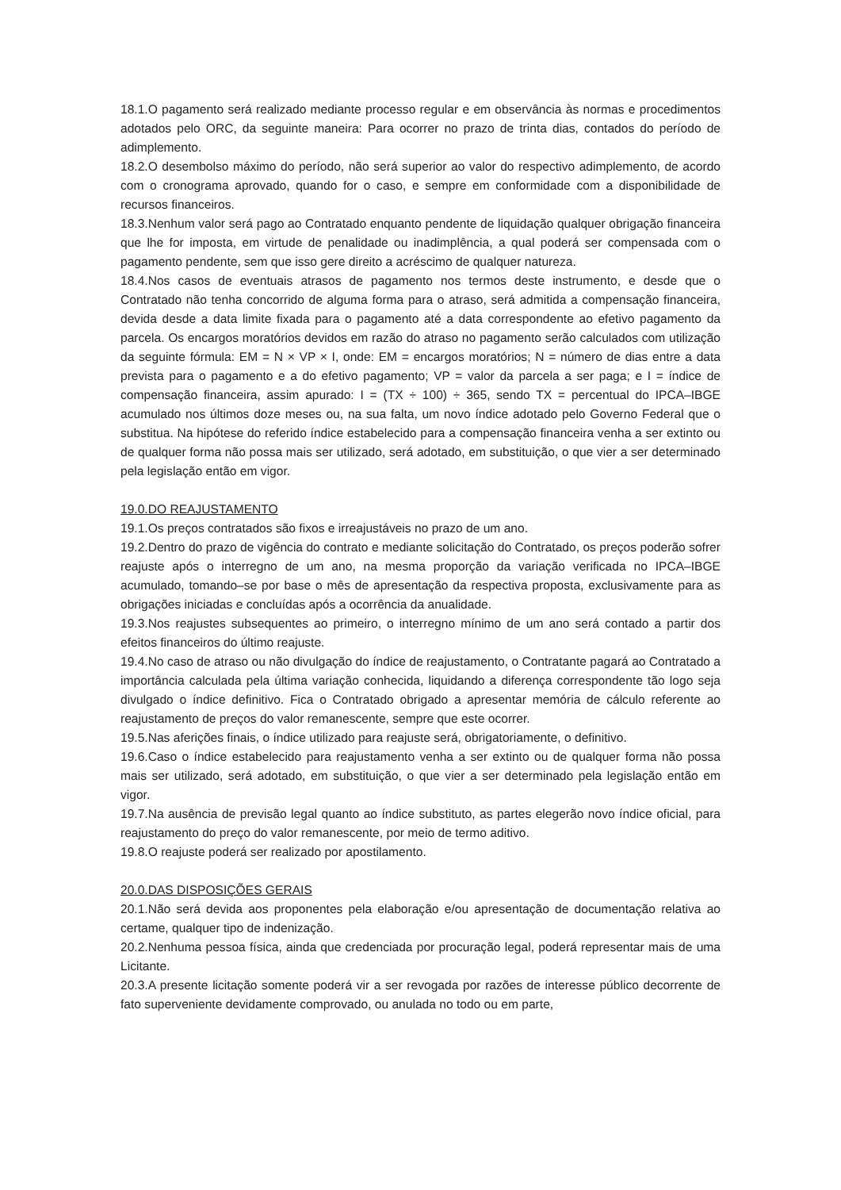18.1.O pagamento será realizado mediante processo regular e em observância às normas e procedimentos adotados pelo ORC, da seguinte maneira: Para ocorrer no prazo de trinta dias, contados do período de adimplemento.
18.2.O desembolso máximo do período, não será superior ao valor do respectivo adimplemento, de acordo com o cronograma aprovado, quando for o caso, e sempre em conformidade com a disponibilidade de recursos financeiros.
18.3.Nenhum valor será pago ao Contratado enquanto pendente de liquidação qualquer obrigação financeira que lhe for imposta, em virtude de penalidade ou inadimplência, a qual poderá ser compensada com o pagamento pendente, sem que isso gere direito a acréscimo de qualquer natureza.
18.4.Nos casos de eventuais atrasos de pagamento nos termos deste instrumento, e desde que o Contratado não tenha concorrido de alguma forma para o atraso, será admitida a compensação financeira, devida desde a data limite fixada para o pagamento até a data correspondente ao efetivo pagamento da parcela. Os encargos moratórios devidos em razão do atraso no pagamento serão calculados com utilização da seguinte fórmula: EM = N × VP × I, onde: EM = encargos moratórios; N = número de dias entre a data prevista para o pagamento e a do efetivo pagamento; VP = valor da parcela a ser paga; e I = índice de compensação financeira, assim apurado: I = (TX ÷ 100) ÷ 365, sendo TX = percentual do IPCA–IBGE acumulado nos últimos doze meses ou, na sua falta, um novo índice adotado pelo Governo Federal que o substitua. Na hipótese do referido índice estabelecido para a compensação financeira venha a ser extinto ou de qualquer forma não possa mais ser utilizado, será adotado, em substituição, o que vier a ser determinado pela legislação então em vigor.
19.0.DO REAJUSTAMENTO
19.1.Os preços contratados são fixos e irreajustáveis no prazo de um ano.
19.2.Dentro do prazo de vigência do contrato e mediante solicitação do Contratado, os preços poderão sofrer reajuste após o interregno de um ano, na mesma proporção da variação verificada no IPCA–IBGE acumulado, tomando–se por base o mês de apresentação da respectiva proposta, exclusivamente para as obrigações iniciadas e concluídas após a ocorrência da anualidade.
19.3.Nos reajustes subsequentes ao primeiro, o interregno mínimo de um ano será contado a partir dos efeitos financeiros do último reajuste.
19.4.No caso de atraso ou não divulgação do índice de reajustamento, o Contratante pagará ao Contratado a importância calculada pela última variação conhecida, liquidando a diferença correspondente tão logo seja divulgado o índice definitivo. Fica o Contratado obrigado a apresentar memória de cálculo referente ao reajustamento de preços do valor remanescente, sempre que este ocorrer.
19.5.Nas aferições finais, o índice utilizado para reajuste será, obrigatoriamente, o definitivo.
19.6.Caso o índice estabelecido para reajustamento venha a ser extinto ou de qualquer forma não possa mais ser utilizado, será adotado, em substituição, o que vier a ser determinado pela legislação então em vigor.
19.7.Na ausência de previsão legal quanto ao índice substituto, as partes elegerão novo índice oficial, para reajustamento do preço do valor remanescente, por meio de termo aditivo.
19.8.O reajuste poderá ser realizado por apostilamento.
20.0.DAS DISPOSIÇÕES GERAIS
20.1.Não será devida aos proponentes pela elaboração e/ou apresentação de documentação relativa ao certame, qualquer tipo de indenização.
20.2.Nenhuma pessoa física, ainda que credenciada por procuração legal, poderá representar mais de uma Licitante.
20.3.A presente licitação somente poderá vir a ser revogada por razões de interesse público decorrente de fato superveniente devidamente comprovado, ou anulada no todo ou em parte,